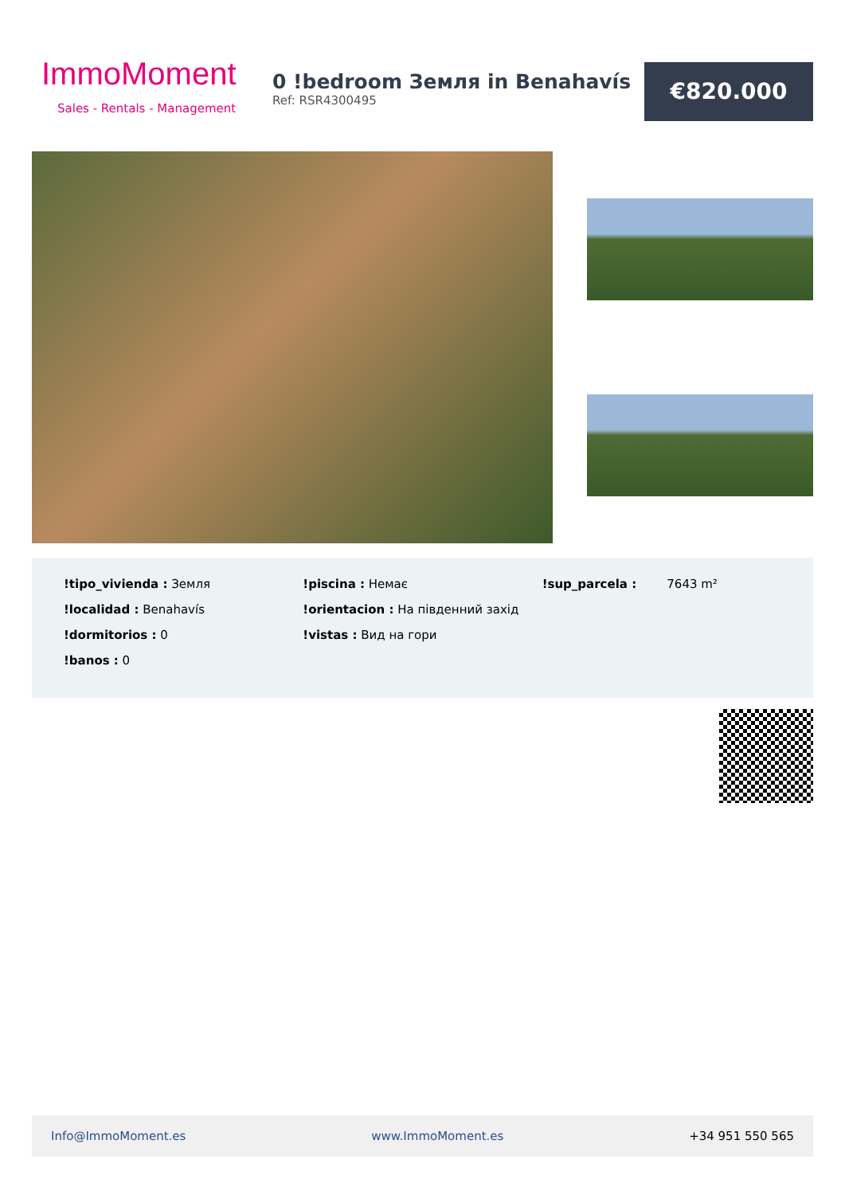ImmoMoment
Sales - Rentals - Management
0 !bedroom Земля in Benahavís
Ref: RSR4300495
€820.000
!tipo_vivienda : Земля
!localidad : Benahavís
!dormitorios : 0
!banos : 0
!piscina : Немає
!orientacion : На південний захід
!vistas : Вид на гори
!sup_parcela : 7643 m²
Info@ImmoMoment.es www.ImmoMoment.es +34 951 550 565